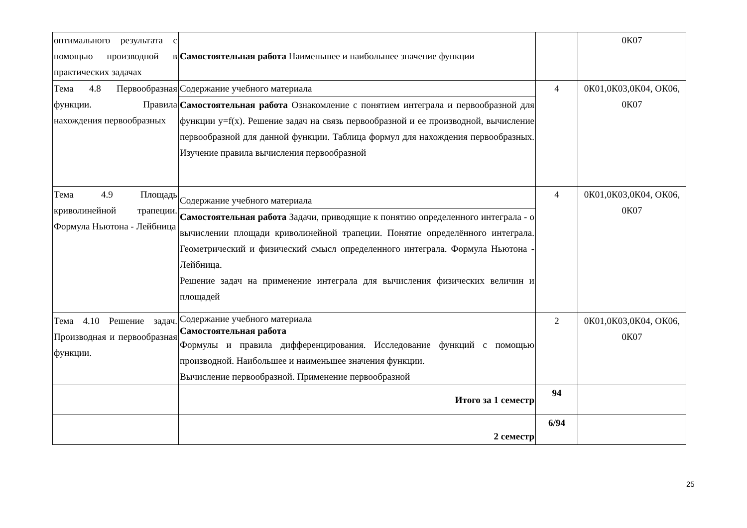| оптимального результата с помощью производной в практических задачах | Самостоятельная работа Наименьшее и наибольшее значение функции | | 0К07 |
| Тема 4.8 Первообразная функции. Правила нахождения первообразных | Содержание учебного материала Самостоятельная работа Ознакомление с понятием интеграла и первообразной для функции y=f(x). Решение задач на связь первообразной и ее производной, вычисление первообразной для данной функции. Таблица формул для нахождения первообразных. Изучение правила вычисления первообразной | 4 | 0К01,0К03,0К04, ОК06, 0К07 |
| Тема 4.9 Площадь криволинейной трапеции. Формула Ньютона - Лейбница | Содержание учебного материала Самостоятельная работа Задачи, приводящие к понятию определенного интеграла - о вычислении площади криволинейной трапеции. Понятие определённого интеграла. Геометрический и физический смысл определенного интеграла. Формула Ньютона - Лейбница. Решение задач на применение интеграла для вычисления физических величин и площадей | 4 | 0К01,0К03,0К04, ОК06, 0К07 |
| Тема 4.10 Решение задач. Производная и первообразная функции. | Содержание учебного материала Самостоятельная работа Формулы и правила дифференцирования. Исследование функций с помощью производной. Наибольшее и наименьшее значения функции. Вычисление первообразной. Применение первообразной | 2 | 0К01,0К03,0К04, ОК06, 0К07 |
| | Итого за 1 семестр | 94 | |
| | 2 семестр | 6/94 | |
25